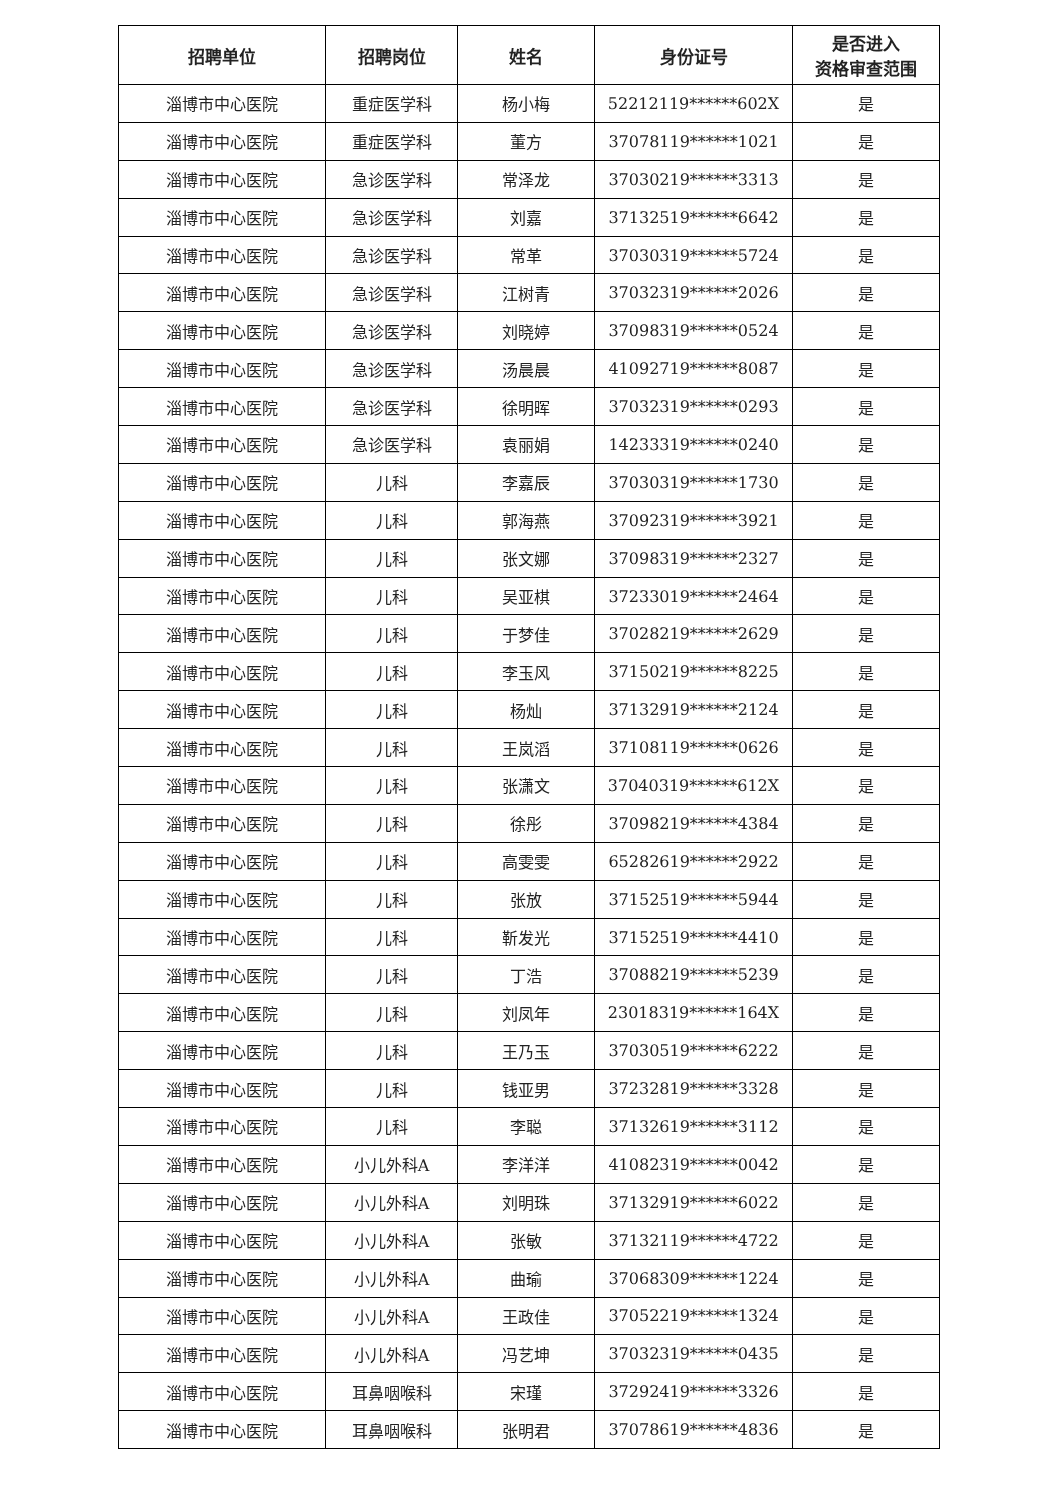| 招聘单位 | 招聘岗位 | 姓名 | 身份证号 | 是否进入 资格审查范围 |
| --- | --- | --- | --- | --- |
| 淄博市中心医院 | 重症医学科 | 杨小梅 | 52212119******602X | 是 |
| 淄博市中心医院 | 重症医学科 | 董方 | 37078119******1021 | 是 |
| 淄博市中心医院 | 急诊医学科 | 常泽龙 | 37030219******3313 | 是 |
| 淄博市中心医院 | 急诊医学科 | 刘嘉 | 37132519******6642 | 是 |
| 淄博市中心医院 | 急诊医学科 | 常革 | 37030319******5724 | 是 |
| 淄博市中心医院 | 急诊医学科 | 江树青 | 37032319******2026 | 是 |
| 淄博市中心医院 | 急诊医学科 | 刘晓婷 | 37098319******0524 | 是 |
| 淄博市中心医院 | 急诊医学科 | 汤晨晨 | 41092719******8087 | 是 |
| 淄博市中心医院 | 急诊医学科 | 徐明晖 | 37032319******0293 | 是 |
| 淄博市中心医院 | 急诊医学科 | 袁丽娟 | 14233319******0240 | 是 |
| 淄博市中心医院 | 儿科 | 李嘉辰 | 37030319******1730 | 是 |
| 淄博市中心医院 | 儿科 | 郭海燕 | 37092319******3921 | 是 |
| 淄博市中心医院 | 儿科 | 张文娜 | 37098319******2327 | 是 |
| 淄博市中心医院 | 儿科 | 吴亚棋 | 37233019******2464 | 是 |
| 淄博市中心医院 | 儿科 | 于梦佳 | 37028219******2629 | 是 |
| 淄博市中心医院 | 儿科 | 李玉风 | 37150219******8225 | 是 |
| 淄博市中心医院 | 儿科 | 杨灿 | 37132919******2124 | 是 |
| 淄博市中心医院 | 儿科 | 王岚滔 | 37108119******0626 | 是 |
| 淄博市中心医院 | 儿科 | 张潇文 | 37040319******612X | 是 |
| 淄博市中心医院 | 儿科 | 徐彤 | 37098219******4384 | 是 |
| 淄博市中心医院 | 儿科 | 高雯雯 | 65282619******2922 | 是 |
| 淄博市中心医院 | 儿科 | 张放 | 37152519******5944 | 是 |
| 淄博市中心医院 | 儿科 | 靳发光 | 37152519******4410 | 是 |
| 淄博市中心医院 | 儿科 | 丁浩 | 37088219******5239 | 是 |
| 淄博市中心医院 | 儿科 | 刘凤年 | 23018319******164X | 是 |
| 淄博市中心医院 | 儿科 | 王乃玉 | 37030519******6222 | 是 |
| 淄博市中心医院 | 儿科 | 钱亚男 | 37232819******3328 | 是 |
| 淄博市中心医院 | 儿科 | 李聪 | 37132619******3112 | 是 |
| 淄博市中心医院 | 小儿外科A | 李洋洋 | 41082319******0042 | 是 |
| 淄博市中心医院 | 小儿外科A | 刘明珠 | 37132919******6022 | 是 |
| 淄博市中心医院 | 小儿外科A | 张敏 | 37132119******4722 | 是 |
| 淄博市中心医院 | 小儿外科A | 曲瑜 | 37068309******1224 | 是 |
| 淄博市中心医院 | 小儿外科A | 王政佳 | 37052219******1324 | 是 |
| 淄博市中心医院 | 小儿外科A | 冯艺坤 | 37032319******0435 | 是 |
| 淄博市中心医院 | 耳鼻咽喉科 | 宋瑾 | 37292419******3326 | 是 |
| 淄博市中心医院 | 耳鼻咽喉科 | 张明君 | 37078619******4836 | 是 |